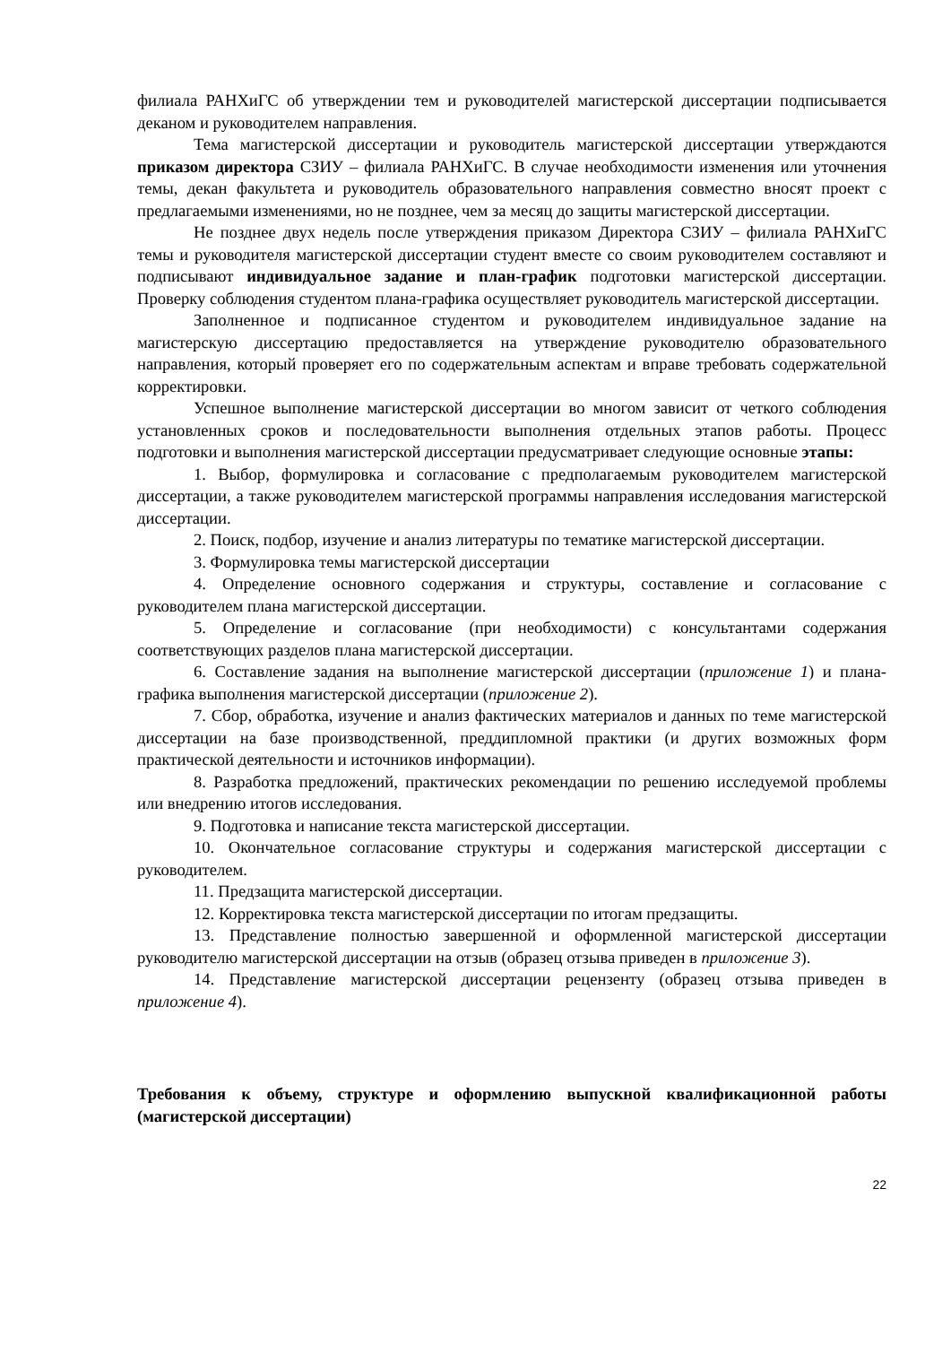филиала РАНХиГС об утверждении тем и руководителей магистерской диссертации подписывается деканом и руководителем направления.
Тема магистерской диссертации и руководитель магистерской диссертации утверждаются приказом директора СЗИУ – филиала РАНХиГС. В случае необходимости изменения или уточнения темы, декан факультета и руководитель образовательного направления совместно вносят проект с предлагаемыми изменениями, но не позднее, чем за месяц до защиты магистерской диссертации.
Не позднее двух недель после утверждения приказом Директора СЗИУ – филиала РАНХиГС темы и руководителя магистерской диссертации студент вместе со своим руководителем составляют и подписывают индивидуальное задание и план-график подготовки магистерской диссертации. Проверку соблюдения студентом плана-графика осуществляет руководитель магистерской диссертации.
Заполненное и подписанное студентом и руководителем индивидуальное задание на магистерскую диссертацию предоставляется на утверждение руководителю образовательного направления, который проверяет его по содержательным аспектам и вправе требовать содержательной корректировки.
Успешное выполнение магистерской диссертации во многом зависит от четкого соблюдения установленных сроков и последовательности выполнения отдельных этапов работы. Процесс подготовки и выполнения магистерской диссертации предусматривает следующие основные этапы:
1. Выбор, формулировка и согласование с предполагаемым руководителем магистерской диссертации, а также руководителем магистерской программы направления исследования магистерской диссертации.
2. Поиск, подбор, изучение и анализ литературы по тематике магистерской диссертации.
3. Формулировка темы магистерской диссертации
4. Определение основного содержания и структуры, составление и согласование с руководителем плана магистерской диссертации.
5. Определение и согласование (при необходимости) с консультантами содержания соответствующих разделов плана магистерской диссертации.
6. Составление задания на выполнение магистерской диссертации (приложение 1) и плана-графика выполнения магистерской диссертации (приложение 2).
7. Сбор, обработка, изучение и анализ фактических материалов и данных по теме магистерской диссертации на базе производственной, преддипломной практики (и других возможных форм практической деятельности и источников информации).
8. Разработка предложений, практических рекомендации по решению исследуемой проблемы или внедрению итогов исследования.
9. Подготовка и написание текста магистерской диссертации.
10. Окончательное согласование структуры и содержания магистерской диссертации с руководителем.
11. Предзащита магистерской диссертации.
12. Корректировка текста магистерской диссертации по итогам предзащиты.
13. Представление полностью завершенной и оформленной магистерской диссертации руководителю магистерской диссертации на отзыв (образец отзыва приведен в приложение 3).
14. Представление магистерской диссертации рецензенту (образец отзыва приведен в приложение 4).
Требования к объему, структуре и оформлению выпускной квалификационной работы (магистерской диссертации)
22